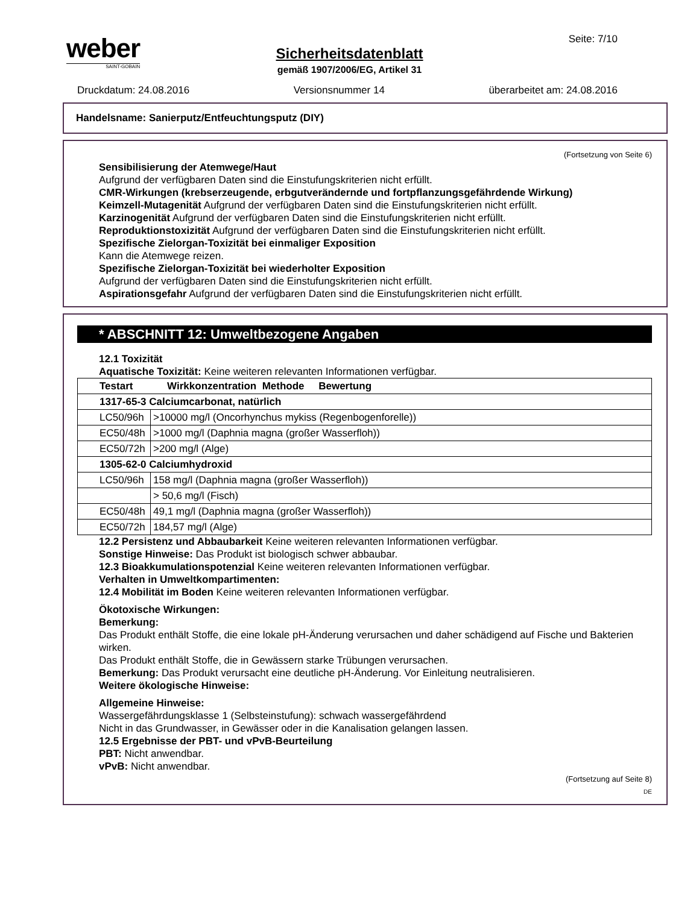weber
SAINT-GOBAIN
Sicherheitsdatenblatt
gemäß 1907/2006/EG, Artikel 31
Seite: 7/10
Druckdatum: 24.08.2016 Versionsnummer 14 überarbeitet am: 24.08.2016
Handelsname: Sanierputz/Entfeuchtungsputz (DIY)
(Fortsetzung von Seite 6)
Sensibilisierung der Atemwege/Haut
Aufgrund der verfügbaren Daten sind die Einstufungskriterien nicht erfüllt.
CMR-Wirkungen (krebserzeugende, erbgutverändernde und fortpflanzungsgefährdende Wirkung)
Keimzell-Mutagenität Aufgrund der verfügbaren Daten sind die Einstufungskriterien nicht erfüllt.
Karzinogenität Aufgrund der verfügbaren Daten sind die Einstufungskriterien nicht erfüllt.
Reproduktionstoxizität Aufgrund der verfügbaren Daten sind die Einstufungskriterien nicht erfüllt.
Spezifische Zielorgan-Toxizität bei einmaliger Exposition
Kann die Atemwege reizen.
Spezifische Zielorgan-Toxizität bei wiederholter Exposition
Aufgrund der verfügbaren Daten sind die Einstufungskriterien nicht erfüllt.
Aspirationsgefahr Aufgrund der verfügbaren Daten sind die Einstufungskriterien nicht erfüllt.
* ABSCHNITT 12: Umweltbezogene Angaben
12.1 Toxizität
Aquatische Toxizität: Keine weiteren relevanten Informationen verfügbar.
| Testart Wirkkonzentration Methode Bewertung | |
| --- | --- |
| 1317-65-3 Calciumcarbonat, natürlich | |
| LC50/96h | >10000 mg/l (Oncorhynchus mykiss (Regenbogenforelle)) |
| EC50/48h | >1000 mg/l (Daphnia magna (großer Wasserfloh)) |
| EC50/72h | >200 mg/l (Alge) |
| 1305-62-0 Calciumhydroxid | |
| LC50/96h | 158 mg/l (Daphnia magna (großer Wasserfloh)) |
| | > 50,6 mg/l (Fisch) |
| EC50/48h | 49,1 mg/l (Daphnia magna (großer Wasserfloh)) |
| EC50/72h | 184,57 mg/l (Alge) |
12.2 Persistenz und Abbaubarkeit Keine weiteren relevanten Informationen verfügbar.
Sonstige Hinweise: Das Produkt ist biologisch schwer abbaubar.
12.3 Bioakkumulationspotenzial Keine weiteren relevanten Informationen verfügbar.
Verhalten in Umweltkompartimenten:
12.4 Mobilität im Boden Keine weiteren relevanten Informationen verfügbar.
Ökotoxische Wirkungen:
Bemerkung:
Das Produkt enthält Stoffe, die eine lokale pH-Änderung verursachen und daher schädigend auf Fische und Bakterien wirken.
Das Produkt enthält Stoffe, die in Gewässern starke Trübungen verursachen.
Bemerkung: Das Produkt verursacht eine deutliche pH-Änderung. Vor Einleitung neutralisieren.
Weitere ökologische Hinweise:
Allgemeine Hinweise:
Wassergefährdungsklasse 1 (Selbsteinstufung): schwach wassergefährdend
Nicht in das Grundwasser, in Gewässer oder in die Kanalisation gelangen lassen.
12.5 Ergebnisse der PBT- und vPvB-Beurteilung
PBT: Nicht anwendbar.
vPvB: Nicht anwendbar.
(Fortsetzung auf Seite 8)
DE